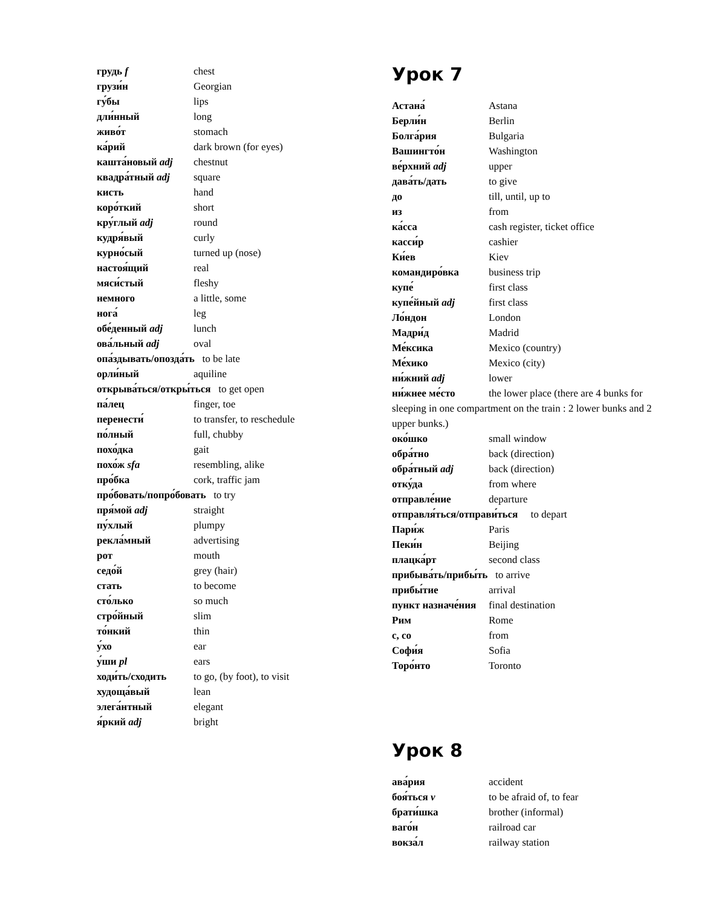грудь f chest
грузи́н Georgian
гу́бы lips
дли́нный long
живо́т stomach
ка́рий dark brown (for eyes)
кашта́новый adj chestnut
квадра́тный adj square
кисть hand
коро́ткий short
кру́глый adj round
кудря́вый curly
курно́сый turned up (nose)
настоя́щий real
мяси́стый fleshy
немного a little, some
нога́ leg
обе́денный adj lunch
ова́льный adj oval
опа́здывать/опозда́ть to be late
орли́ный aquiline
открыва́ться/откры́ться to get open
па́лец finger, toe
перенести́ to transfer, to reschedule
по́лный full, chubby
похо́дка gait
похо́ж sfa resembling, alike
про́бка cork, traffic jam
про́бовать/попро́бовать to try
пря́мой adj straight
пу́хлый plumpy
рекла́мный advertising
рот mouth
седо́й grey (hair)
стать to become
сто́лько so much
стро́йный slim
то́нкий thin
у́хо ear
у́ши pl ears
ходи́ть/сходить to go, (by foot), to visit
худоща́вый lean
элега́нтный elegant
я́ркий adj bright
Урок 7
Астана́ Astana
Берли́н Berlin
Болга́рия Bulgaria
Вашингто́н Washington
ве́рхний adj upper
дава́ть/дать to give
до till, until, up to
из from
ка́сса cash register, ticket office
касси́р cashier
Ки́ев Kiev
командиро́вка business trip
купе́ first class
купе́йный adj first class
Ло́ндон London
Мадри́д Madrid
Ме́ксика Mexico (country)
Ме́хико Mexico (city)
ни́жний adj lower
ни́жнее ме́сто the lower place (there are 4 bunks for sleeping in one compartment on the train : 2 lower bunks and 2 upper bunks.)
око́шко small window
обра́тно back (direction)
обра́тный adj back (direction)
отку́да from where
отправле́ние departure
отправля́ться/отправи́ться to depart
Пари́ж Paris
Пеки́н Beijing
плацка́рт second class
прибыва́ть/прибы́ть to arrive
прибы́тие arrival
пункт назначе́ния final destination
Рим Rome
с, со from
Софи́я Sofia
Торо́нто Toronto
Урок 8
ава́рия accident
боя́ться v to be afraid of, to fear
брати́шка brother (informal)
ваго́н railroad car
вокза́л railway station